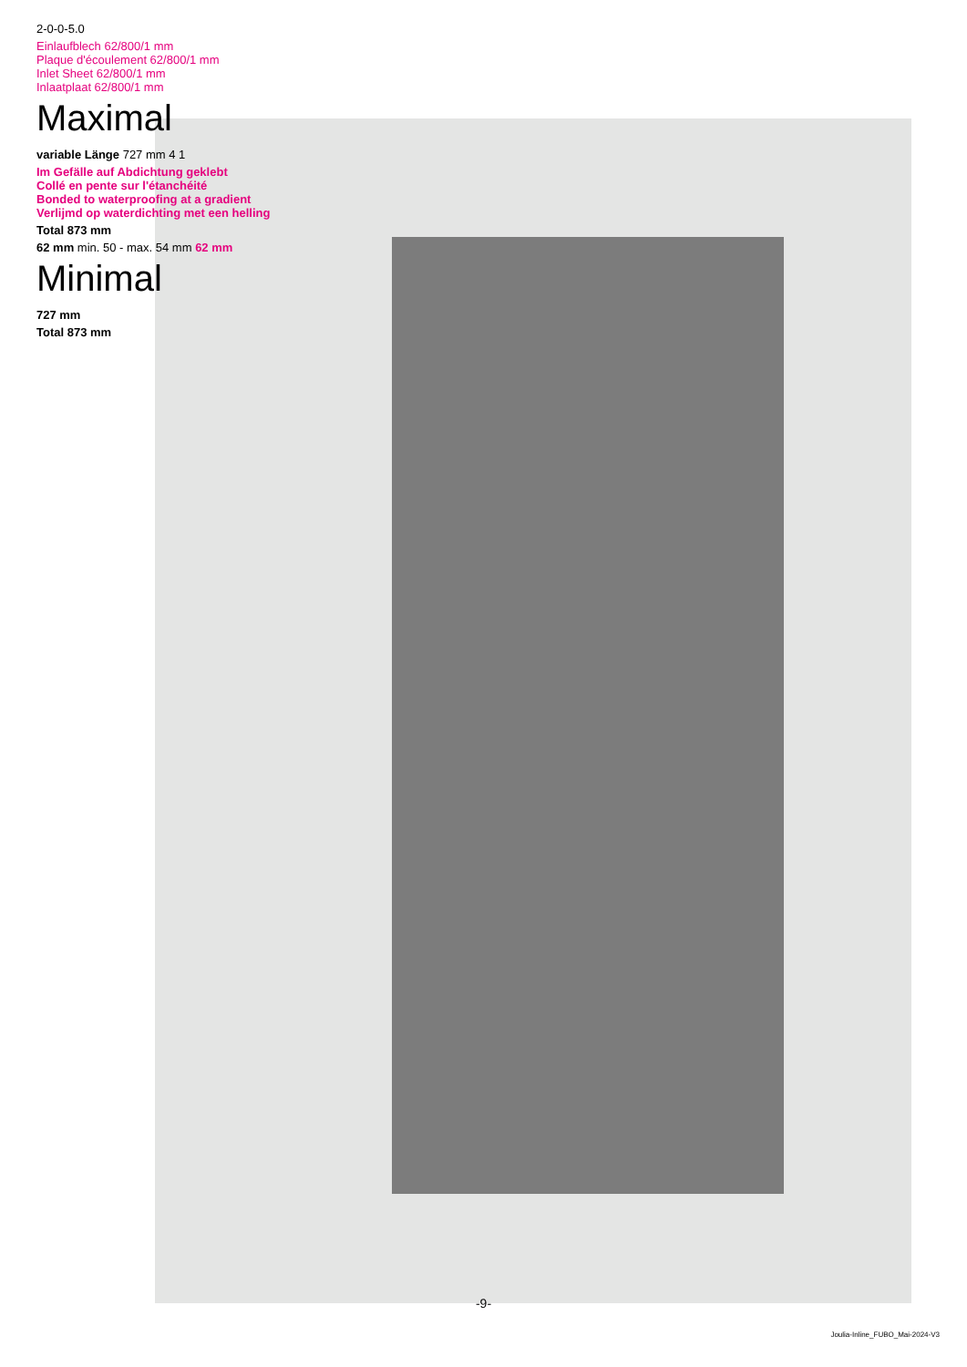2-0-0-5.0
Einlaufblech 62/800/1 mm
Plaque d'écoulement 62/800/1 mm
Inlet Sheet 62/800/1 mm
Inlaatplaat 62/800/1 mm
Maximal
variable Länge 727 mm 4 1
Im Gefälle auf Abdichtung geklebt
Collé en pente sur l'étanchéité
Bonded to waterproofing at a gradient
Verlijmd op waterdichting met een helling
Total 873 mm
62 mm min. 50 - max. 54 mm 62 mm
Minimal
727 mm
Total 873 mm
-9-
Joulia-Inline_FUBO_Mai-2024-V3